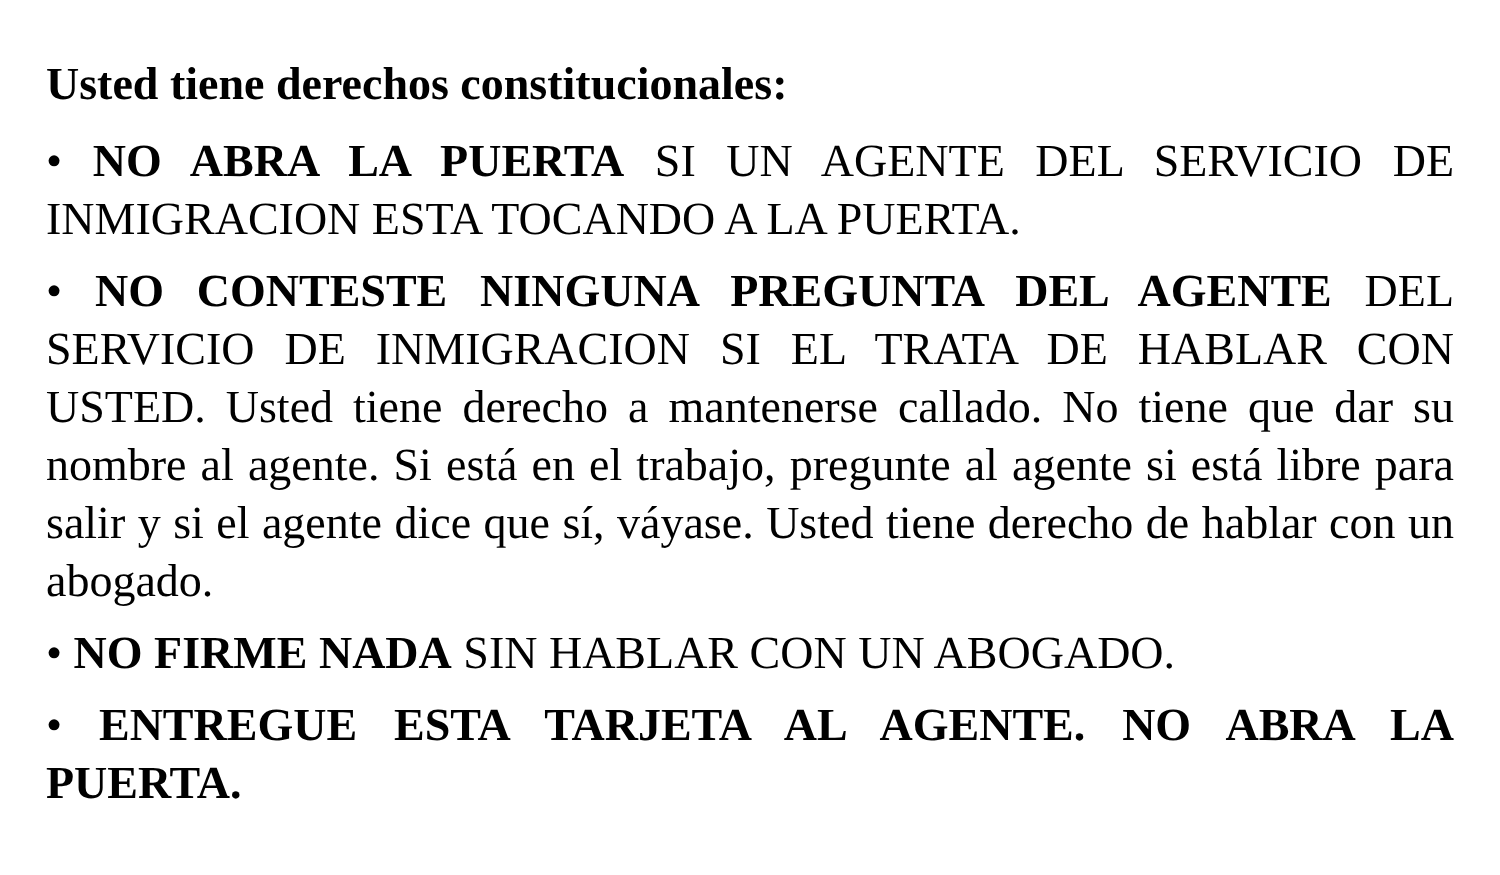Usted tiene derechos constitucionales:
• NO ABRA LA PUERTA SI UN AGENTE DEL SERVICIO DE INMIGRACION ESTA TOCANDO A LA PUERTA.
• NO CONTESTE NINGUNA PREGUNTA DEL AGENTE DEL SERVICIO DE INMIGRACION SI EL TRATA DE HABLAR CON USTED. Usted tiene derecho a mantenerse callado. No tiene que dar su nombre al agente. Si está en el trabajo, pregunte al agente si está libre para salir y si el agente dice que sí, váyase. Usted tiene derecho de hablar con un abogado.
• NO FIRME NADA SIN HABLAR CON UN ABOGADO.
• ENTREGUE ESTA TARJETA AL AGENTE. NO ABRA LA PUERTA.